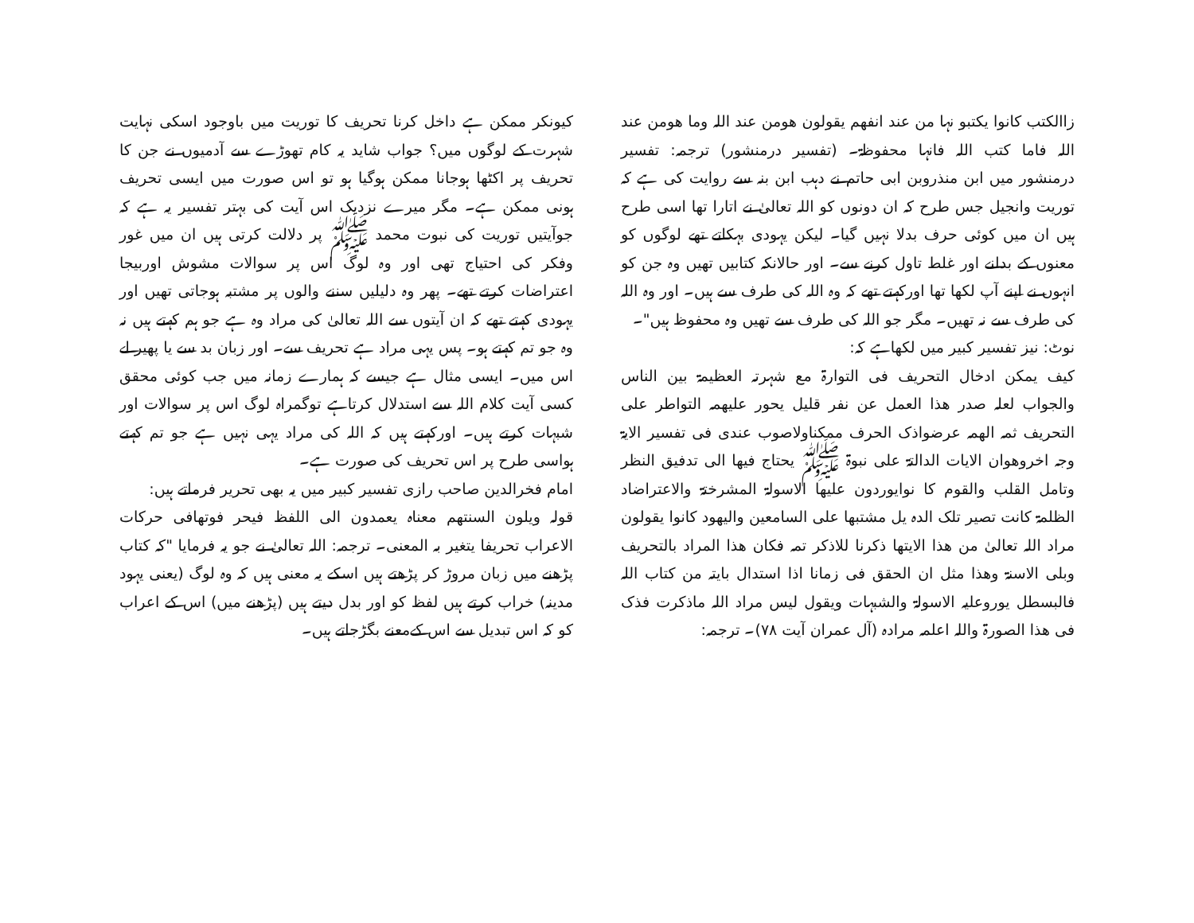زاالکتب کانوا یکتبو نہا من عند انفھم یقولون ھومن عند اللہ وما ھومن عند اللہ فاما کتب اللہ فانہا محفوظۃ۔ (تفسیر درمنشور) ترجمہ: تفسیر درمنشور میں ابن منذروبن ابی حاتم نے دہب ابن بنہ سے روایت کی ہے کہ توریت وانجیل جس طرح کہ ان دونوں کو اللہ تعالیٰ نے اتارا تھا اسی طرح ہیں ان میں کوئی حرف بدلا نہیں گیا۔ لیکن یہودی بہکاتے تھے لوگوں کو معنوں کے بدلنے اور غلط تاول کرنے سے۔ اور حالانکہ کتابیں تھیں وہ جن کو انہوں نے اپنے آپ لکھا تھا اورکہتے تھے کہ وہ اللہ کی طرف سے ہیں۔ اور وہ اللہ کی طرف سے نہ تھیں۔ مگر جو اللہ کی طرف سے تھیں وہ محفوظ ہیں"۔
نوٹ: نیز تفسیر کبیر میں لکھاہے کہ:
کیف یمکن ادخال التحریف فی التوارۃ مع شہرتہ العظیمۃ بین الناس والجواب لعلہ صدر ھذا العمل عن نفر قلیل یحور علیھمہ التواطر علی التحریف ثمہ الھمہ عرضواذک الحرف ممکناولاصوب عندی فی تفسیر الایۃ وجہ اخروھوان الایات الدالتۃ علی نبوۃ ﷺ یحتاج فیھا الی تدفیق النظر وتامل القلب والقوم کا نوایوردون علیھا الاسولۃ المشرختۃ والاعتراضاد الظلمۃ کانت تصیر تلک الدہ یل مشتبھا علی السامعین والیھود کانوا یقولون مراد اللہ تعالیٰ من ھذا الایتھا ذکرنا للاذکر تمہ فکان ھذا المراد بالتحریف وبلی الاسنۃ وھذا مثل ان الحقق فی زمانا اذا استدال بایتہ من کتاب اللہ فالبسطل یوروعلیہ الاسولۃ والشبہات ویقول لیس مراد اللہ ماذکرت فذک فی ھذا الصورۃ واللہ اعلمہ مرادہ (آل عمران آیت ۷۸)۔ ترجمہ:
کیونکر ممکن ہے داخل کرنا تحریف کا توریت میں باوجود اسکی نہایت شہرت کے لوگوں میں؟ جواب شاید یہ کام تھوڑے سے آدمیوں نے جن کا تحریف پر اکٹھا ہوجانا ممکن ہوگیا ہو تو اس صورت میں ایسی تحریف ہونی ممکن ہے۔ مگر میرے نزدیک اس آیت کی بہتر تفسیر یہ ہے کہ جوآیتیں توریت کی نبوت محمد ﷺ پر دلالت کرتی ہیں ان میں غور وفکر کی احتیاج تھی اور وہ لوگ اس پر سوالات مشوش اوربیجا اعتراضات کرتے تھے۔ پھر وہ دلیلیں سننے والوں پر مشتبہ ہوجاتی تھیں اور یہودی کہتے تھے کہ ان آیتوں سے اللہ تعالیٰ کی مراد وہ ہے جو ہم کہتے ہیں نہ وہ جو تم کہتے ہو۔ پس یہی مراد ہے تحریف سے۔ اور زبان بد سے یا پھیر لے اس میں۔ ایسی مثال ہے جیسے کہ ہمارے زمانہ میں جب کوئی محقق کسی آیت کلام اللہ سے استدلال کرتاہے توگمراہ لوگ اس پر سوالات اور شبہات کرتے ہیں۔ اورکہتے ہیں کہ اللہ کی مراد یہی نہیں ہے جو تم کہتے ہواسی طرح پر اس تحریف کی صورت ہے۔
امام فخرالدین صاحب رازی تفسیر کبیر میں یہ بھی تحریر فرماتے ہیں:
قولہ ویلون السنتھم معناہ یعمدون الی اللفظ فیحر فوتھافی حرکات الاعراب تحریفا یتغیر بہ المعنی۔ ترجمہ: اللہ تعالیٰ نے جو یہ فرمایا "کہ کتاب پڑھنے میں زبان مروڑ کر پڑھتے ہیں اسکے یہ معنی ہیں کہ وہ لوگ (یعنی یہود مدینہ) خراب کرتے ہیں لفظ کو اور بدل دیتے ہیں (پڑھنے میں) اس کے اعراب کو کہ اس تبدیل سے اس کےمعنے بگڑجاتے ہیں۔